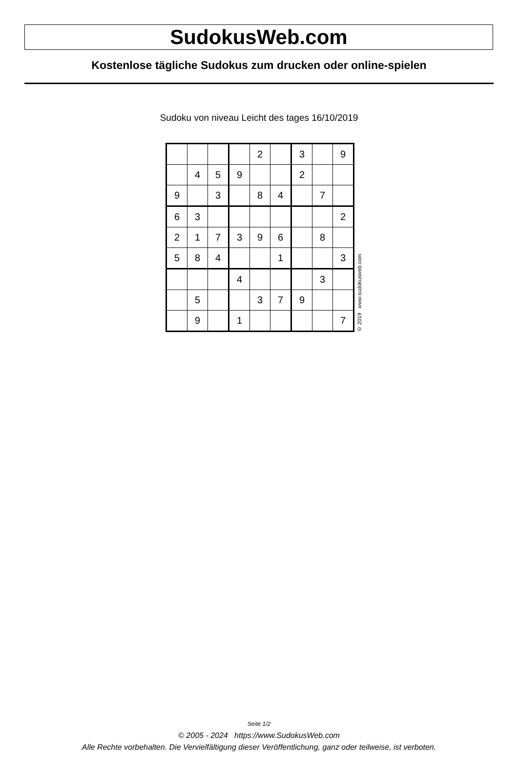SudokusWeb.com
Kostenlose tägliche Sudokus zum drucken oder online-spielen
Sudoku von niveau Leicht des tages 16/10/2019
| | | | | 2 | | 3 | | 9 |
| | 4 | 5 | 9 | | | 2 | | |
| 9 | | 3 | | 8 | 4 | | 7 | |
| 6 | 3 | | | | | | | 2 |
| 2 | 1 | 7 | 3 | 9 | 6 | | 8 | |
| 5 | 8 | 4 | | | 1 | | | 3 |
| | | | 4 | | | | 3 | |
| | 5 | | | 3 | 7 | 9 | | |
| | 9 | | 1 | | | | | 7 |
© 2019 www.sudokusweb.com
Seite 1/2
© 2005 - 2024 https://www.SudokusWeb.com
Alle Rechte vorbehalten. Die Vervielfältigung dieser Veröffentlichung, ganz oder teilweise, ist verboten.